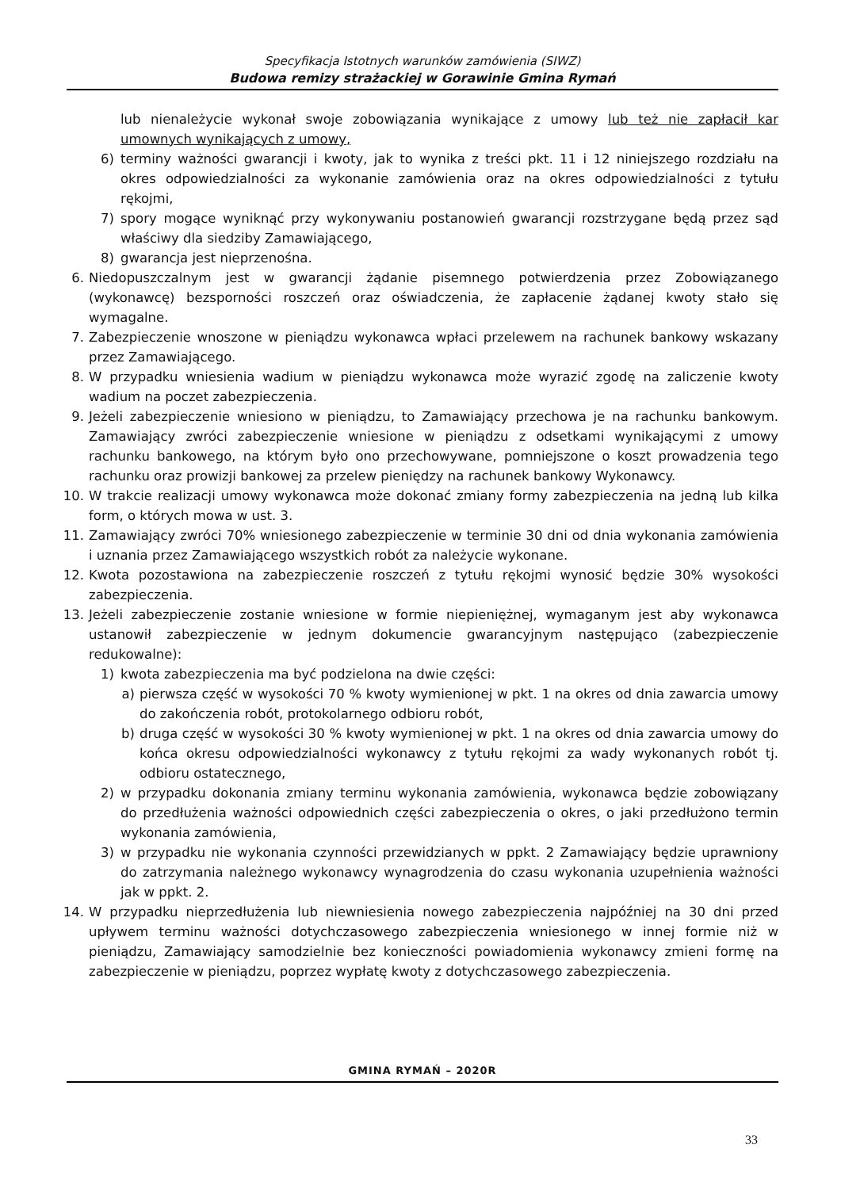Specyfikacja Istotnych warunków zamówienia (SIWZ)
Budowa remizy strażackiej w Gorawinie Gmina Rymań
lub nienależycie wykonał swoje zobowiązania wynikające z umowy lub też nie zapłacił kar umownych wynikających z umowy,
6) terminy ważności gwarancji i kwoty, jak to wynika z treści pkt. 11 i 12 niniejszego rozdziału na okres odpowiedzialności za wykonanie zamówienia oraz na okres odpowiedzialności z tytułu rękojmi,
7) spory mogące wyniknąć przy wykonywaniu postanowień gwarancji rozstrzygane będą przez sąd właściwy dla siedziby Zamawiającego,
8) gwarancja jest nieprzenośna.
6. Niedopuszczalnym jest w gwarancji żądanie pisemnego potwierdzenia przez Zobowiązanego (wykonawcę) bezsporności roszczeń oraz oświadczenia, że zapłacenie żądanej kwoty stało się wymagalne.
7. Zabezpieczenie wnoszone w pieniądzu wykonawca wpłaci przelewem na rachunek bankowy wskazany przez Zamawiającego.
8. W przypadku wniesienia wadium w pieniądzu wykonawca może wyrazić zgodę na zaliczenie kwoty wadium na poczet zabezpieczenia.
9. Jeżeli zabezpieczenie wniesiono w pieniądzu, to Zamawiający przechowa je na rachunku bankowym. Zamawiający zwróci zabezpieczenie wniesione w pieniądzu z odsetkami wynikającymi z umowy rachunku bankowego, na którym było ono przechowywane, pomniejszone o koszt prowadzenia tego rachunku oraz prowizji bankowej za przelew pieniędzy na rachunek bankowy Wykonawcy.
10. W trakcie realizacji umowy wykonawca może dokonać zmiany formy zabezpieczenia na jedną lub kilka form, o których mowa w ust. 3.
11. Zamawiający zwróci 70% wniesionego zabezpieczenie w terminie 30 dni od dnia wykonania zamówienia i uznania przez Zamawiającego wszystkich robót za należycie wykonane.
12. Kwota pozostawiona na zabezpieczenie roszczeń z tytułu rękojmi wynosić będzie 30% wysokości zabezpieczenia.
13. Jeżeli zabezpieczenie zostanie wniesione w formie niepieniężnej, wymaganym jest aby wykonawca ustanowił zabezpieczenie w jednym dokumencie gwarancyjnym następująco (zabezpieczenie redukowalne):
1) kwota zabezpieczenia ma być podzielona na dwie części:
a) pierwsza część w wysokości 70 % kwoty wymienionej w pkt. 1 na okres od dnia zawarcia umowy do zakończenia robót, protokolarnego odbioru robót,
b) druga część w wysokości 30 % kwoty wymienionej w pkt. 1 na okres od dnia zawarcia umowy do końca okresu odpowiedzialności wykonawcy z tytułu rękojmi za wady wykonanych robót tj. odbioru ostatecznego,
2) w przypadku dokonania zmiany terminu wykonania zamówienia, wykonawca będzie zobowiązany do przedłużenia ważności odpowiednich części zabezpieczenia o okres, o jaki przedłużono termin wykonania zamówienia,
3) w przypadku nie wykonania czynności przewidzianych w ppkt. 2 Zamawiający będzie uprawniony do zatrzymania należnego wykonawcy wynagrodzenia do czasu wykonania uzupełnienia ważności jak w ppkt. 2.
14. W przypadku nieprzedłużenia lub niewniesienia nowego zabezpieczenia najpóźniej na 30 dni przed upływem terminu ważności dotychczasowego zabezpieczenia wniesionego w innej formie niż w pieniądzu, Zamawiający samodzielnie bez konieczności powiadomienia wykonawcy zmieni formę na zabezpieczenie w pieniądzu, poprzez wypłatę kwoty z dotychczasowego zabezpieczenia.
GMINA RYMAŃ – 2020R
33